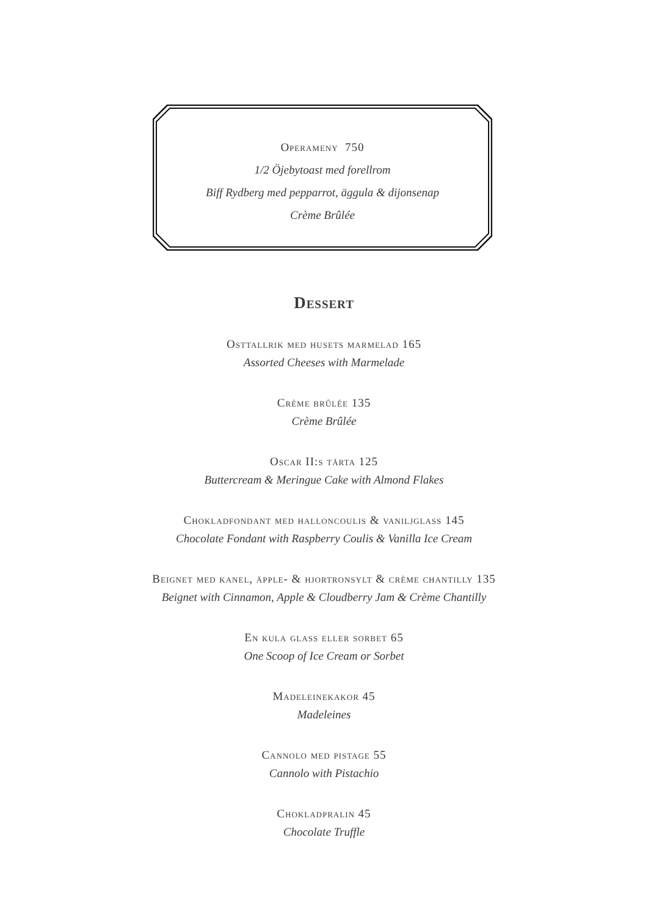Operameny 750
1/2 Öjebytoast med forellrom
Biff Rydberg med pepparrot, äggula & dijonsenap
Crème Brûlée
Dessert
Osttallrik med husets marmelad 165
Assorted Cheeses with Marmelade
Crème brûlée 135
Crème Brûlée
Oscar II:s tårta 125
Buttercream & Meringue Cake with Almond Flakes
Chokladfondant med halloncoulis & vaniljglass 145
Chocolate Fondant with Raspberry Coulis & Vanilla Ice Cream
Beignet med kanel, äpple- & hjortronsylt & crème chantilly 135
Beignet with Cinnamon, Apple & Cloudberry Jam & Crème Chantilly
En kula glass eller sorbet 65
One Scoop of Ice Cream or Sorbet
Madeleinekakor 45
Madeleines
Cannolo med pistage 55
Cannolo with Pistachio
Chokladpralin 45
Chocolate Truffle